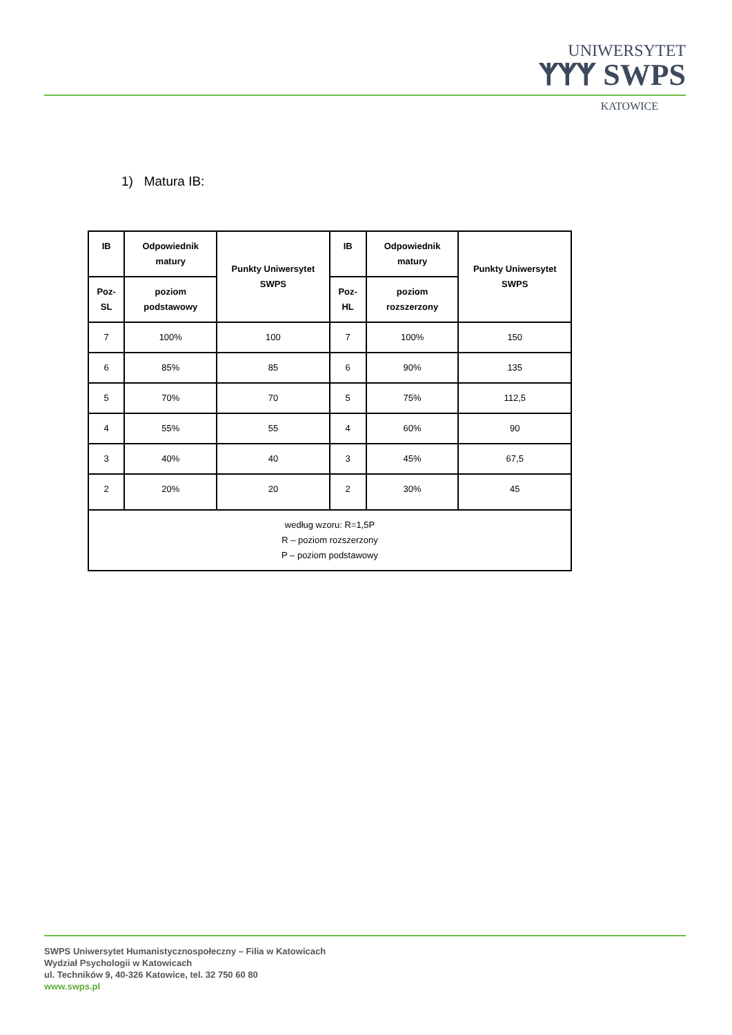UNIWERSYTET
ᛉᛉᛉ SWPS
KATOWICE
1) Matura IB:
| IB | Odpowiednik matury | Punkty Uniwersytet SWPS | IB | Odpowiednik matury | Punkty Uniwersytet SWPS |
| --- | --- | --- | --- | --- | --- |
| Poz-SL | poziom podstawowy | | Poz-HL | poziom rozszerzony | |
| 7 | 100% | 100 | 7 | 100% | 150 |
| 6 | 85% | 85 | 6 | 90% | 135 |
| 5 | 70% | 70 | 5 | 75% | 112,5 |
| 4 | 55% | 55 | 4 | 60% | 90 |
| 3 | 40% | 40 | 3 | 45% | 67,5 |
| 2 | 20% | 20 | 2 | 30% | 45 |
| według wzoru: R=1,5P R – poziom rozszerzony P – poziom podstawowy | | | | | |
SWPS Uniwersytet Humanistycznospołeczny – Filia w Katowicach
Wydział Psychologii w Katowicach
ul. Techników 9, 40-326 Katowice, tel. 32 750 60 80
www.swps.pl